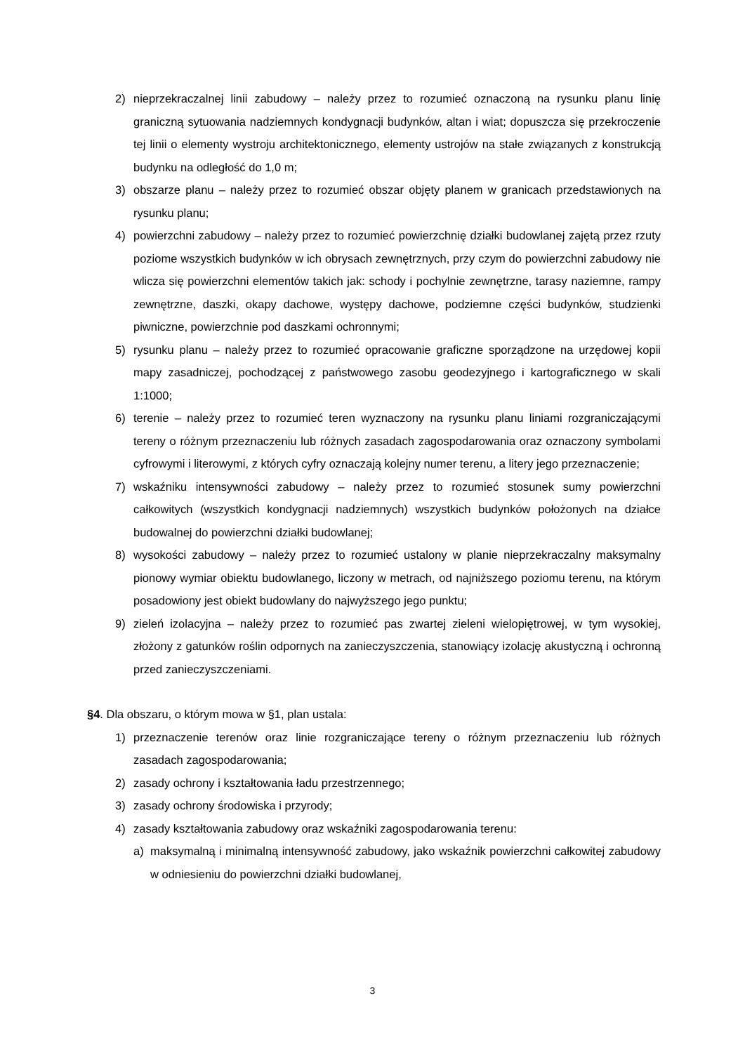2) nieprzekraczalnej linii zabudowy – należy przez to rozumieć oznaczoną na rysunku planu linię graniczną sytuowania nadziemnych kondygnacji budynków, altan i wiat; dopuszcza się przekroczenie tej linii o elementy wystroju architektonicznego, elementy ustrojów na stałe związanych z konstrukcją budynku na odległość do 1,0 m;
3) obszarze planu – należy przez to rozumieć obszar objęty planem w granicach przedstawionych na rysunku planu;
4) powierzchni zabudowy – należy przez to rozumieć powierzchnię działki budowlanej zajętą przez rzuty poziome wszystkich budynków w ich obrysach zewnętrznych, przy czym do powierzchni zabudowy nie wlicza się powierzchni elementów takich jak: schody i pochylnie zewnętrzne, tarasy naziemne, rampy zewnętrzne, daszki, okapy dachowe, występy dachowe, podziemne części budynków, studzienki piwniczne, powierzchnie pod daszkami ochronnymi;
5) rysunku planu – należy przez to rozumieć opracowanie graficzne sporządzone na urzędowej kopii mapy zasadniczej, pochodzącej z państwowego zasobu geodezyjnego i kartograficznego w skali 1:1000;
6) terenie – należy przez to rozumieć teren wyznaczony na rysunku planu liniami rozgraniczającymi tereny o różnym przeznaczeniu lub różnych zasadach zagospodarowania oraz oznaczony symbolami cyfrowymi i literowymi, z których cyfry oznaczają kolejny numer terenu, a litery jego przeznaczenie;
7) wskaźniku intensywności zabudowy – należy przez to rozumieć stosunek sumy powierzchni całkowitych (wszystkich kondygnacji nadziemnych) wszystkich budynków położonych na działce budowalnej do powierzchni działki budowlanej;
8) wysokości zabudowy – należy przez to rozumieć ustalony w planie nieprzekraczalny maksymalny pionowy wymiar obiektu budowlanego, liczony w metrach, od najniższego poziomu terenu, na którym posadowiony jest obiekt budowlany do najwyższego jego punktu;
9) zieleń izolacyjna – należy przez to rozumieć pas zwartej zieleni wielopiętrowej, w tym wysokiej, złożony z gatunków roślin odpornych na zanieczyszczenia, stanowiący izolację akustyczną i ochronną przed zanieczyszczeniami.
§4. Dla obszaru, o którym mowa w §1, plan ustala:
1) przeznaczenie terenów oraz linie rozgraniczające tereny o różnym przeznaczeniu lub różnych zasadach zagospodarowania;
2) zasady ochrony i kształtowania ładu przestrzennego;
3) zasady ochrony środowiska i przyrody;
4) zasady kształtowania zabudowy oraz wskaźniki zagospodarowania terenu:
a) maksymalną i minimalną intensywność zabudowy, jako wskaźnik powierzchni całkowitej zabudowy w odniesieniu do powierzchni działki budowlanej,
3